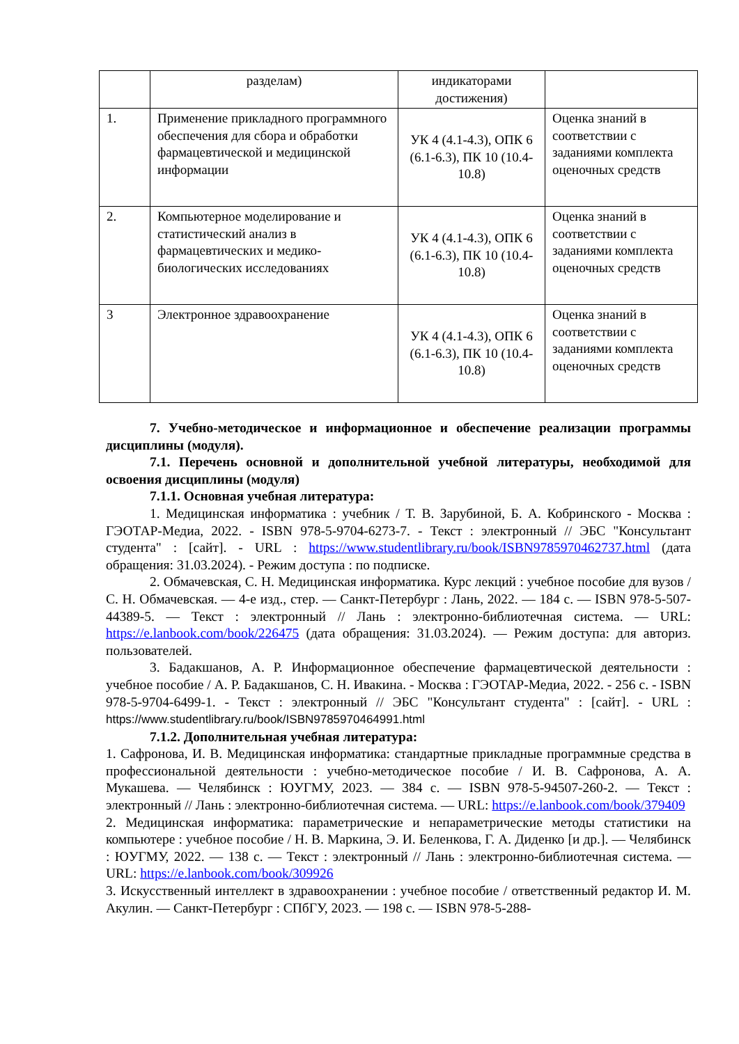| | разделам) | индикаторами достижения) | |
| 1. | Применение прикладного программного обеспечения для сбора и обработки фармацевтической и медицинской информации | УК 4 (4.1-4.3), ОПК 6 (6.1-6.3), ПК 10 (10.4-10.8) | Оценка знаний в соответствии с заданиями комплекта оценочных средств |
| 2. | Компьютерное моделирование и статистический анализ в фармацевтических и медико-биологических исследованиях | УК 4 (4.1-4.3), ОПК 6 (6.1-6.3), ПК 10 (10.4-10.8) | Оценка знаний в соответствии с заданиями комплекта оценочных средств |
| 3 | Электронное здравоохранение | УК 4 (4.1-4.3), ОПК 6 (6.1-6.3), ПК 10 (10.4-10.8) | Оценка знаний в соответствии с заданиями комплекта оценочных средств |
7. Учебно-методическое и информационное и обеспечение реализации программы дисциплины (модуля).
7.1. Перечень основной и дополнительной учебной литературы, необходимой для освоения дисциплины (модуля)
7.1.1. Основная учебная литература:
1. Медицинская информатика : учебник / Т. В. Зарубиной, Б. А. Кобринского - Москва : ГЭОТАР-Медиа, 2022. - ISBN 978-5-9704-6273-7. - Текст : электронный // ЭБС "Консультант студента" : [сайт]. - URL : https://www.studentlibrary.ru/book/ISBN9785970462737.html (дата обращения: 31.03.2024). - Режим доступа : по подписке.
2. Обмачевская, С. Н. Медицинская информатика. Курс лекций : учебное пособие для вузов / С. Н. Обмачевская. — 4-е изд., стер. — Санкт-Петербург : Лань, 2022. — 184 с. — ISBN 978-5-507-44389-5. — Текст : электронный // Лань : электронно-библиотечная система. — URL: https://e.lanbook.com/book/226475 (дата обращения: 31.03.2024). — Режим доступа: для авториз. пользователей.
3. Бадакшанов, А. Р. Информационное обеспечение фармацевтической деятельности : учебное пособие / А. Р. Бадакшанов, С. Н. Ивакина. - Москва : ГЭОТАР-Медиа, 2022. - 256 с. - ISBN 978-5-9704-6499-1. - Текст : электронный // ЭБС "Консультант студента" : [сайт]. - URL : https://www.studentlibrary.ru/book/ISBN9785970464991.html
7.1.2. Дополнительная учебная литература:
1. Сафронова, И. В. Медицинская информатика: стандартные прикладные программные средства в профессиональной деятельности : учебно-методическое пособие / И. В. Сафронова, А. А. Мукашева. — Челябинск : ЮУГМУ, 2023. — 384 с. — ISBN 978-5-94507-260-2. — Текст : электронный // Лань : электронно-библиотечная система. — URL: https://e.lanbook.com/book/379409
2. Медицинская информатика: параметрические и непараметрические методы статистики на компьютере : учебное пособие / Н. В. Маркина, Э. И. Беленкова, Г. А. Диденко [и др.]. — Челябинск : ЮУГМУ, 2022. — 138 с. — Текст : электронный // Лань : электронно-библиотечная система. — URL: https://e.lanbook.com/book/309926
3. Искусственный интеллект в здравоохранении : учебное пособие / ответственный редактор И. М. Акулин. — Санкт-Петербург : СПбГУ, 2023. — 198 с. — ISBN 978-5-288-